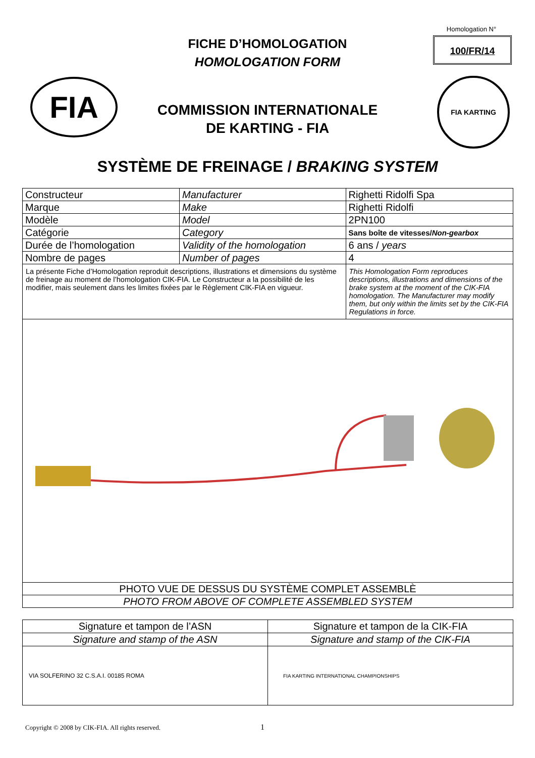Homologation N°
100/FR/14
FICHE D’HOMOLOGATION
HOMOLOGATION FORM
FIA FIA KARTING
COMMISSION INTERNATIONALE
DE KARTING - FIA
SYSTÈME DE FREINAGE / BRAKING SYSTEM
| Constructeur | Manufacturer | | Righetti Ridolfi Spa |
| Marque | Make | | Righetti Ridolfi |
| Modèle | Model | | 2PN100 |
| Catégorie | Category | | Sans boîte de vitesses/ Non-gearbox |
| Durée de l’homologation | Validity of the homologation | | 6 ans / years |
| Nombre de pages | Number of pages | | 4 |
| La présente Fiche d’Homologation reproduit descriptions, illustrations et dimensions du système de freinage au moment de l’homologation CIK-FIA. Le Constructeur a la possibilité de les modifier, mais seulement dans les limites fixées par le Règlement CIK-FIA en vigueur. | | This Homologation Form reproduces descriptions, illustrations and dimensions of the brake system at the moment of the CIK-FIA homologation. The Manufacturer may modify them, but only within the limits set by the CIK-FIA Regulations in force. | |
| PHOTO VUE DE DESSUS DU SYSTÈME COMPLET ASSEMBLÈ | | | |
| PHOTO FROM ABOVE OF COMPLETE ASSEMBLED SYSTEM | | | |
| Signature et tampon de l’ASN | Signature et tampon de la CIK-FIA |
| Signature and stamp of the ASN | Signature and stamp of the CIK-FIA |
| VIA SOLFERINO 32 C.S.A.I. 00185 ROMA | FIA KARTING INTERNATIONAL CHAMPIONSHIPS |
Copyright © 2008 by CIK-FIA. All rights reserved.
1